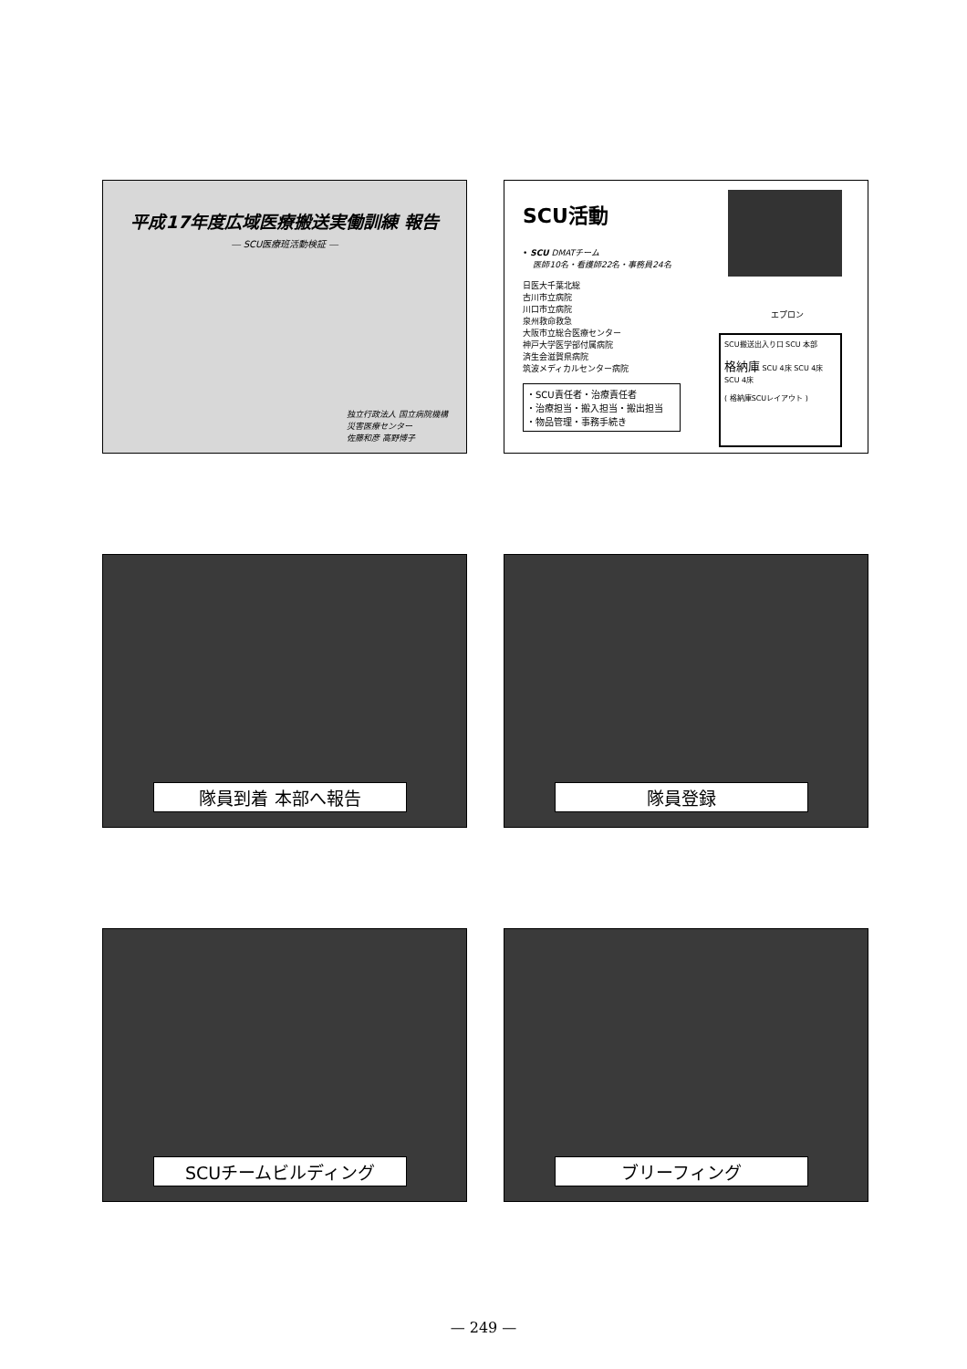平成17年度広域医療搬送実働訓練 報告
― SCU医療班活動検証 ―
独立行政法人 国立病院機構
災害医療センター
佐藤和彦 高野博子
SCU活動
• SCU DMATチーム
医師10名・看護師22名・事務員24名
日医大千葉北総
古川市立病院
川口市立病院
泉州救命救急
大阪市立総合医療センター
神戸大学医学部付属病院
済生会滋賀県病院
筑波メディカルセンター病院
・SCU責任者・治療責任者
・治療担当・搬入担当・搬出担当
・物品管理・事務手続き
エプロン
SCU搬送出入り口 SCU 本部
格納庫 SCU 4床 SCU 4床 SCU 4床
( 格納庫SCUレイアウト )
隊員到着 本部へ報告
隊員登録
SCUチームビルディング
ブリーフィング
— 249 —